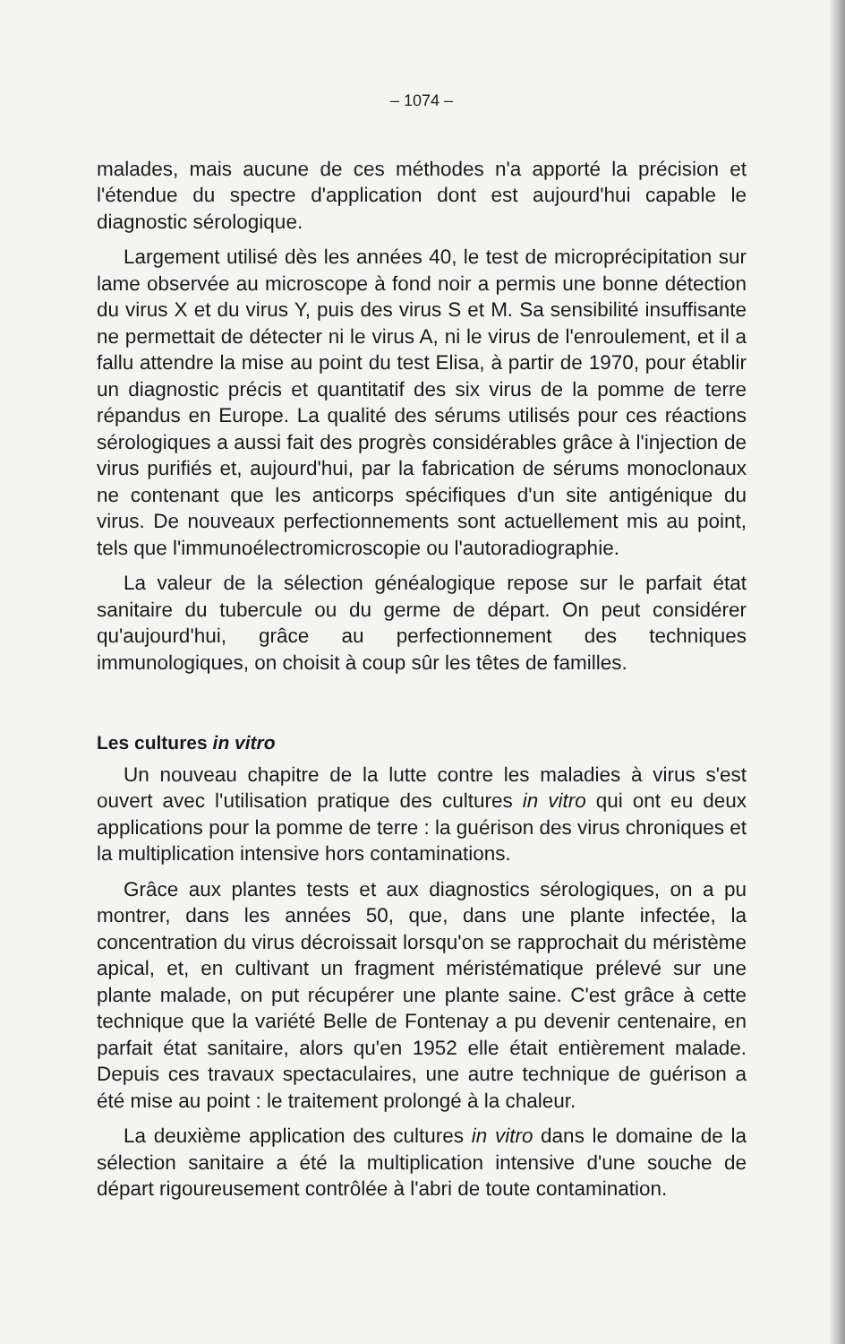– 1074 –
malades, mais aucune de ces méthodes n'a apporté la préci­sion et l'étendue du spectre d'application dont est aujourd'hui capable le diagnostic sérologique.
Largement utilisé dès les années 40, le test de microprécipi­tation sur lame observée au microscope à fond noir a permis une bonne détection du virus X et du virus Y, puis des virus S et M. Sa sensibilité insuffisante ne permettait de détecter ni le virus A, ni le virus de l'enroulement, et il a fallu attendre la mise au point du test Elisa, à partir de 1970, pour établir un diagnos­tic précis et quantitatif des six virus de la pomme de terre répandus en Europe. La qualité des sérums utilisés pour ces réactions sérologiques a aussi fait des progrès considérables grâce à l'injection de virus purifiés et, aujourd'hui, par la fabri­cation de sérums monoclonaux ne contenant que les anti­corps spécifiques d'un site antigénique du virus. De nouveaux perfectionnements sont actuellement mis au point, tels que l'immunoélectromicroscopie ou l'autoradiographie.
La valeur de la sélection généalogique repose sur le parfait état sanitaire du tubercule ou du germe de départ. On peut considérer qu'aujourd'hui, grâce au perfectionnement des techniques immunologiques, on choisit à coup sûr les têtes de familles.
Les cultures in vitro
Un nouveau chapitre de la lutte contre les maladies à virus s'est ouvert avec l'utilisation pratique des cultures in vitro qui ont eu deux applications pour la pomme de terre : la guérison des virus chroniques et la multiplication intensive hors conta­minations.
Grâce aux plantes tests et aux diagnostics sérologiques, on a pu montrer, dans les années 50, que, dans une plante infec­tée, la concentration du virus décroissait lorsqu'on se rappro­chait du méristème apical, et, en cultivant un fragment méris­tématique prélevé sur une plante malade, on put récupérer une plante saine. C'est grâce à cette technique que la variété Belle de Fontenay a pu devenir centenaire, en parfait état sanitaire, alors qu'en 1952 elle était entièrement malade. Depuis ces tra­vaux spectaculaires, une autre technique de guérison a été mise au point : le traitement prolongé à la chaleur.
La deuxième application des cultures in vitro dans le domaine de la sélection sanitaire a été la multiplication inten­sive d'une souche de départ rigoureusement contrôlée à l'abri de toute contamination.